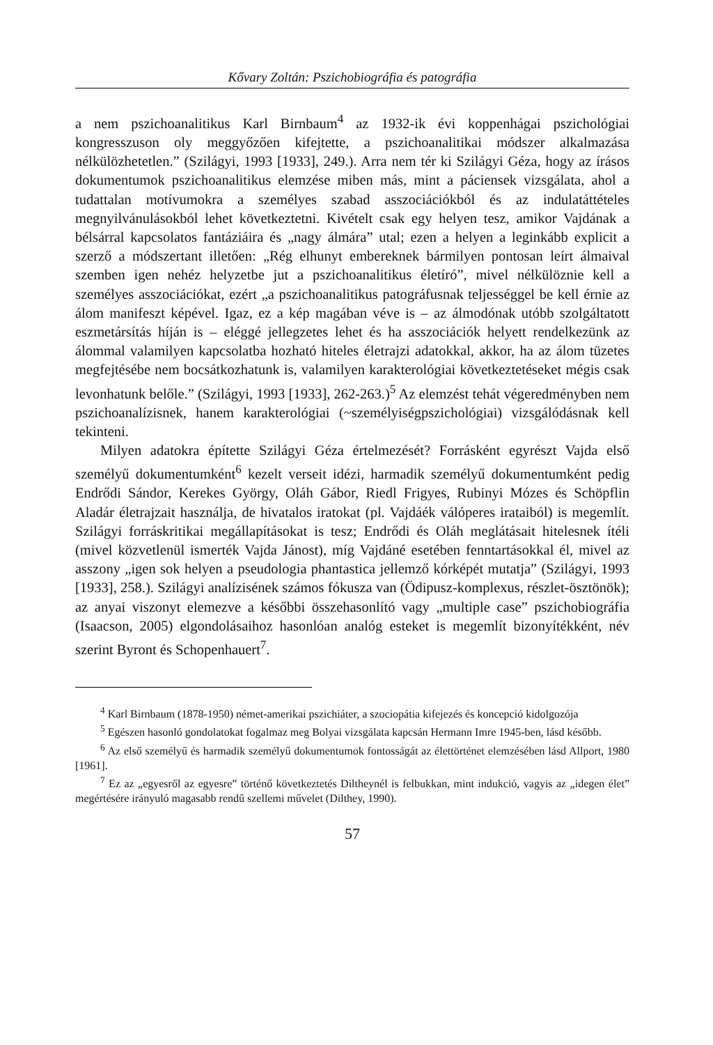Kővary Zoltán: Pszichobiográfia és patográfia
a nem pszichoanalitikus Karl Birnbaum<sup>4</sup> az 1932-ik évi koppenhágai pszichológiai kongresszuson oly meggyőzően kifejtette, a pszichoanalitikai módszer alkalmazása nélkülözhetetlen.” (Szilágyi, 1993 [1933], 249.). Arra nem tér ki Szilágyi Géza, hogy az írásos dokumentumok pszichoanalitikus elemzése miben más, mint a páciensek vizsgálata, ahol a tudattalan motívumokra a személyes szabad asszociációkból és az indulatáttételes megnyilvánulásokból lehet következtetni. Kivételt csak egy helyen tesz, amikor Vajdának a bélsárral kapcsolatos fantáziáira és „nagy álmára” utal; ezen a helyen a leginkább explicit a szerző a módszertant illetően: „Rég elhunyt embereknek bármilyen pontosan leírt álmaival szemben igen nehéz helyzetbe jut a pszichoanalitikus életíró”, mivel nélkülöznie kell a személyes asszociációkat, ezért „a pszichoanalitikus patográfusnak teljességgel be kell érnie az álom manifeszt képével. Igaz, ez a kép magában véve is – az álmodónak utóbb szolgáltatott eszmetársítás híján is – eléggé jellegzetes lehet és ha asszociációk helyett rendelkezünk az álommal valamilyen kapcsolatba hozható hiteles életrajzi adatokkal, akkor, ha az álom tüzetes megfejtésébe nem bocsátkozhatunk is, valamilyen karakterológiai következtetéseket mégis csak levonhatunk belőle.” (Szilágyi, 1993 [1933], 262-263.)<sup>5</sup> Az elemzést tehát végeredményben nem pszichoanalízisnek, hanem karakterológiai (~személyiségpszichológiai) vizsgálódásnak kell tekinteni.
Milyen adatokra építette Szilágyi Géza értelmezését? Forrásként egyrészt Vajda első személyű dokumentumként<sup>6</sup> kezelt verseit idézi, harmadik személyű dokumentumként pedig Endrődi Sándor, Kerekes György, Oláh Gábor, Riedl Frigyes, Rubinyi Mózes és Schöpflin Aladár életrajzait használja, de hivatalos iratokat (pl. Vajdáék válóperes irataiból) is megemlít. Szilágyi forráskritikai megállapításokat is tesz; Endrődi és Oláh meglátásait hitelesnek ítéli (mivel közvetlenül ismerték Vajda Jánost), míg Vajdáné esetében fenntartásokkal él, mivel az asszony „igen sok helyen a pseudologia phantastica jellemző kórképét mutatja” (Szilágyi, 1993 [1933], 258.). Szilágyi analízisének számos fókusza van (Ödipusz-komplexus, részlet-ösztönök); az anyai viszonyt elemezve a későbbi összehasonlító vagy „multiple case” pszichobiográfia (Isaacson, 2005) elgondolásaihoz hasonlóan analóg esteket is megemlít bizonyítékként, név szerint Byront és Schopenhauert<sup>7</sup>.
<sup>4</sup> Karl Birnbaum (1878-1950) német-amerikai pszichiáter, a szociopátia kifejezés és koncepció kidolgozója
<sup>5</sup> Egészen hasonló gondolatokat fogalmaz meg Bolyai vizsgálata kapcsán Hermann Imre 1945-ben, lásd később.
<sup>6</sup> Az első személyű és harmadik személyű dokumentumok fontosságát az élettörténet elemzésében lásd Allport, 1980 [1961].
<sup>7</sup> Ez az „egyesről az egyesre” történő következtetés Diltheynél is felbukkan, mint indukció, vagyis az „idegen élet” megértésére irányuló magasabb rendű szellemi művelet (Dilthey, 1990).
57